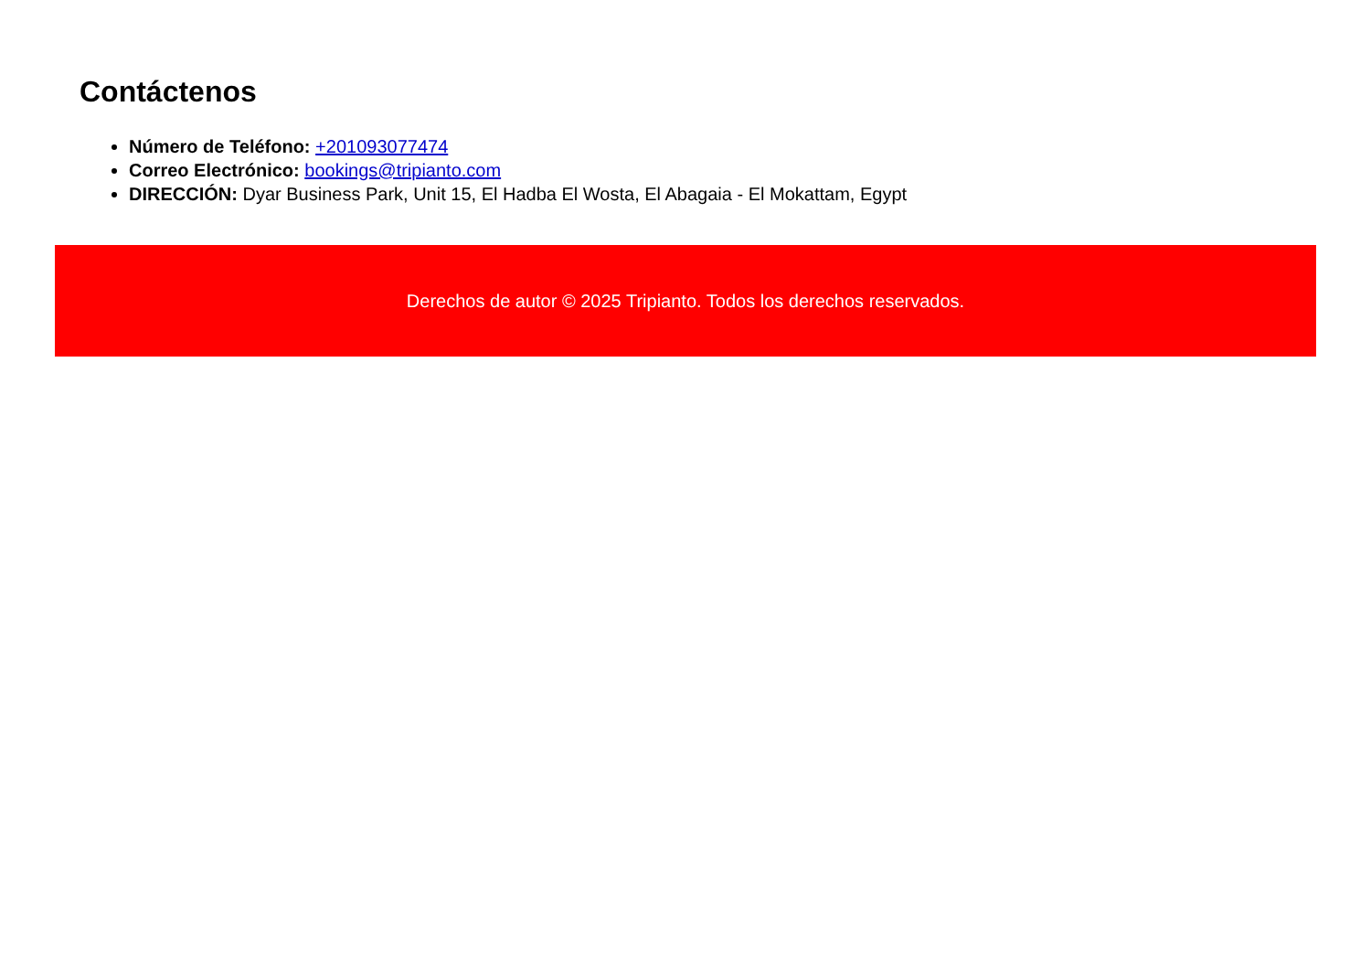Contáctenos
Número de Teléfono: +201093077474
Correo Electrónico: bookings@tripianto.com
DIRECCIÓN: Dyar Business Park, Unit 15, El Hadba El Wosta, El Abagaia - El Mokattam, Egypt
Derechos de autor © 2025 Tripianto. Todos los derechos reservados.